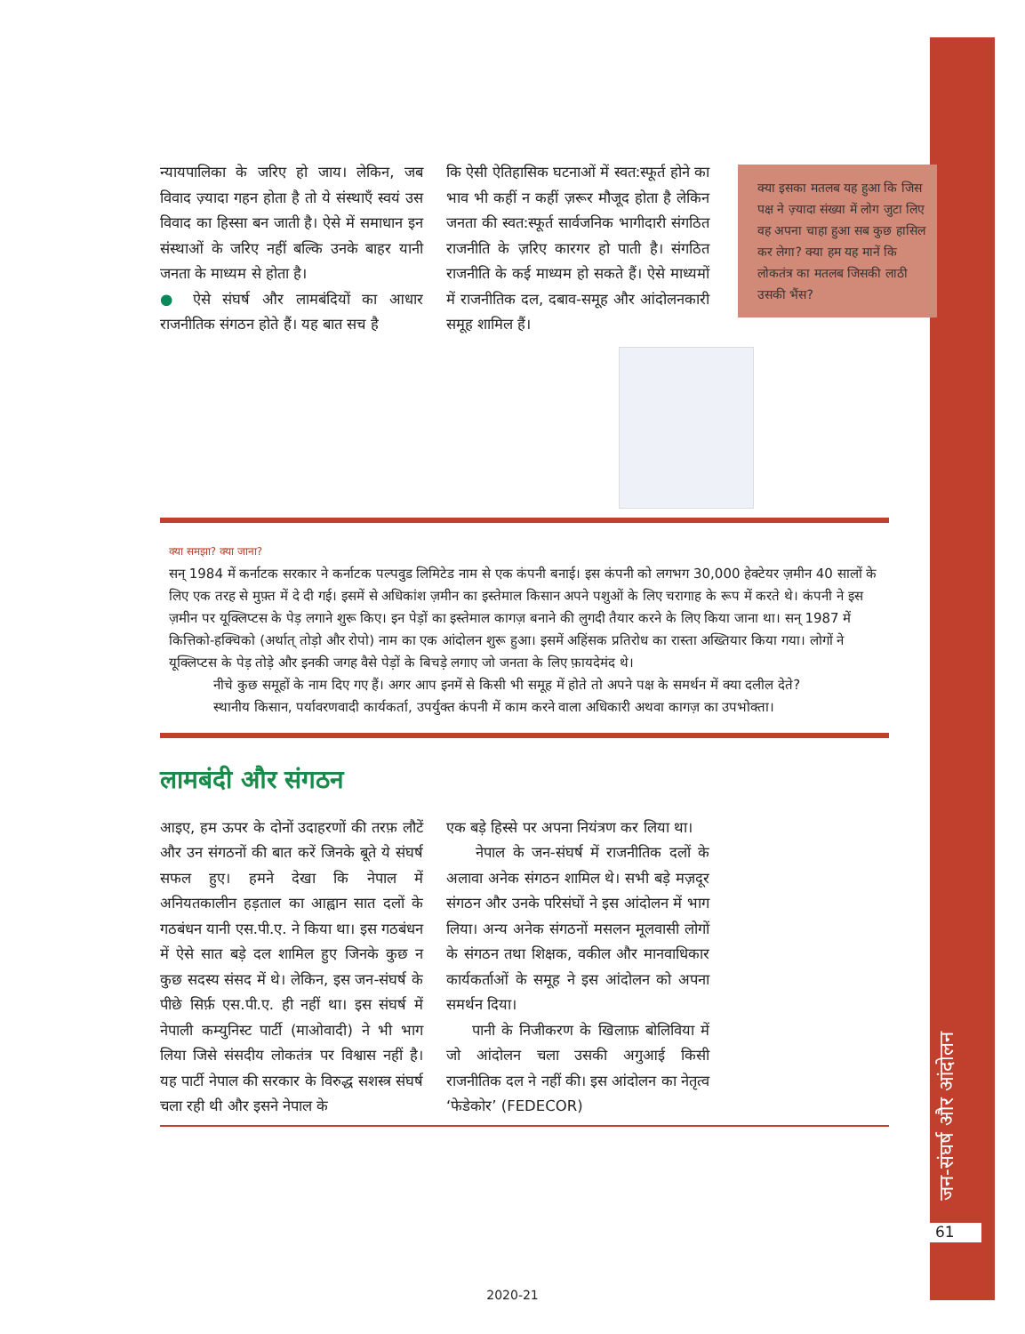न्यायपालिका के जरिए हो जाय। लेकिन, जब विवाद ज़्यादा गहन होता है तो ये संस्थाएँ स्वयं उस विवाद का हिस्सा बन जाती है। ऐसे में समाधान इन संस्थाओं के जरिए नहीं बल्कि उनके बाहर यानी जनता के माध्यम से होता है।
● ऐसे संघर्ष और लामबंदियों का आधार राजनीतिक संगठन होते हैं। यह बात सच है
कि ऐसी ऐतिहासिक घटनाओं में स्वत:स्फूर्त होने का भाव भी कहीं न कहीं ज़रूर मौजूद होता है लेकिन जनता की स्वत:स्फूर्त सार्वजनिक भागीदारी संगठित राजनीति के ज़रिए कारगर हो पाती है। संगठित राजनीति के कई माध्यम हो सकते हैं। ऐसे माध्यमों में राजनीतिक दल, दबाव-समूह और आंदोलनकारी समूह शामिल हैं।
क्या समझा? क्या जाना?
सन् 1984 में कर्नाटक सरकार ने कर्नाटक पल्पवुड लिमिटेड नाम से एक कंपनी बनाई। इस कंपनी को लगभग 30,000 हेक्टेयर ज़मीन 40 सालों के लिए एक तरह से मुफ़्त में दे दी गई। इसमें से अधिकांश ज़मीन का इस्तेमाल किसान अपने पशुओं के लिए चरागाह के रूप में करते थे। कंपनी ने इस ज़मीन पर यूक्लिप्टस के पेड़ लगाने शुरू किए। इन पेड़ों का इस्तेमाल कागज़ बनाने की लुगदी तैयार करने के लिए किया जाना था। सन् 1987 में कित्तिको-हक्चिको (अर्थात् तोड़ो और रोपो) नाम का एक आंदोलन शुरू हुआ। इसमें अहिंसक प्रतिरोध का रास्ता अख्तियार किया गया। लोगों ने यूक्लिप्टस के पेड़ तोड़े और इनकी जगह वैसे पेड़ों के बिचड़े लगाए जो जनता के लिए फ़ायदेमंद थे।
नीचे कुछ समूहों के नाम दिए गए हैं। अगर आप इनमें से किसी भी समूह में होते तो अपने पक्ष के समर्थन में क्या दलील देते?
स्थानीय किसान, पर्यावरणवादी कार्यकर्ता, उपर्युक्त कंपनी में काम करने वाला अधिकारी अथवा कागज़ का उपभोक्ता।
लामबंदी और संगठन
आइए, हम ऊपर के दोनों उदाहरणों की तरफ़ लौटें और उन संगठनों की बात करें जिनके बूते ये संघर्ष सफल हुए। हमने देखा कि नेपाल में अनियतकालीन हड़ताल का आह्वान सात दलों के गठबंधन यानी एस.पी.ए. ने किया था। इस गठबंधन में ऐसे सात बड़े दल शामिल हुए जिनके कुछ न कुछ सदस्य संसद में थे। लेकिन, इस जन-संघर्ष के पीछे सिर्फ़ एस.पी.ए. ही नहीं था। इस संघर्ष में नेपाली कम्युनिस्ट पार्टी (माओवादी) ने भी भाग लिया जिसे संसदीय लोकतंत्र पर विश्वास नहीं है। यह पार्टी नेपाल की सरकार के विरुद्ध सशस्त्र संघर्ष चला रही थी और इसने नेपाल के
एक बड़े हिस्से पर अपना नियंत्रण कर लिया था।
नेपाल के जन-संघर्ष में राजनीतिक दलों के अलावा अनेक संगठन शामिल थे। सभी बड़े मज़दूर संगठन और उनके परिसंघों ने इस आंदोलन में भाग लिया। अन्य अनेक संगठनों मसलन मूलवासी लोगों के संगठन तथा शिक्षक, वकील और मानवाधिकार कार्यकर्ताओं के समूह ने इस आंदोलन को अपना समर्थन दिया।
पानी के निजीकरण के खिलाफ़ बोलिविया में जो आंदोलन चला उसकी अगुआई किसी राजनीतिक दल ने नहीं की। इस आंदोलन का नेतृत्व ‘फेडेकोर’ (FEDECOR)
क्या इसका मतलब यह हुआ कि जिस पक्ष ने ज़्यादा संख्या में लोग जुटा लिए वह अपना चाहा हुआ सब कुछ हासिल कर लेगा? क्या हम यह मानें कि लोकतंत्र का मतलब जिसकी लाठी उसकी भैंस?
जन-संघर्ष और आंदोलन
61
2020-21